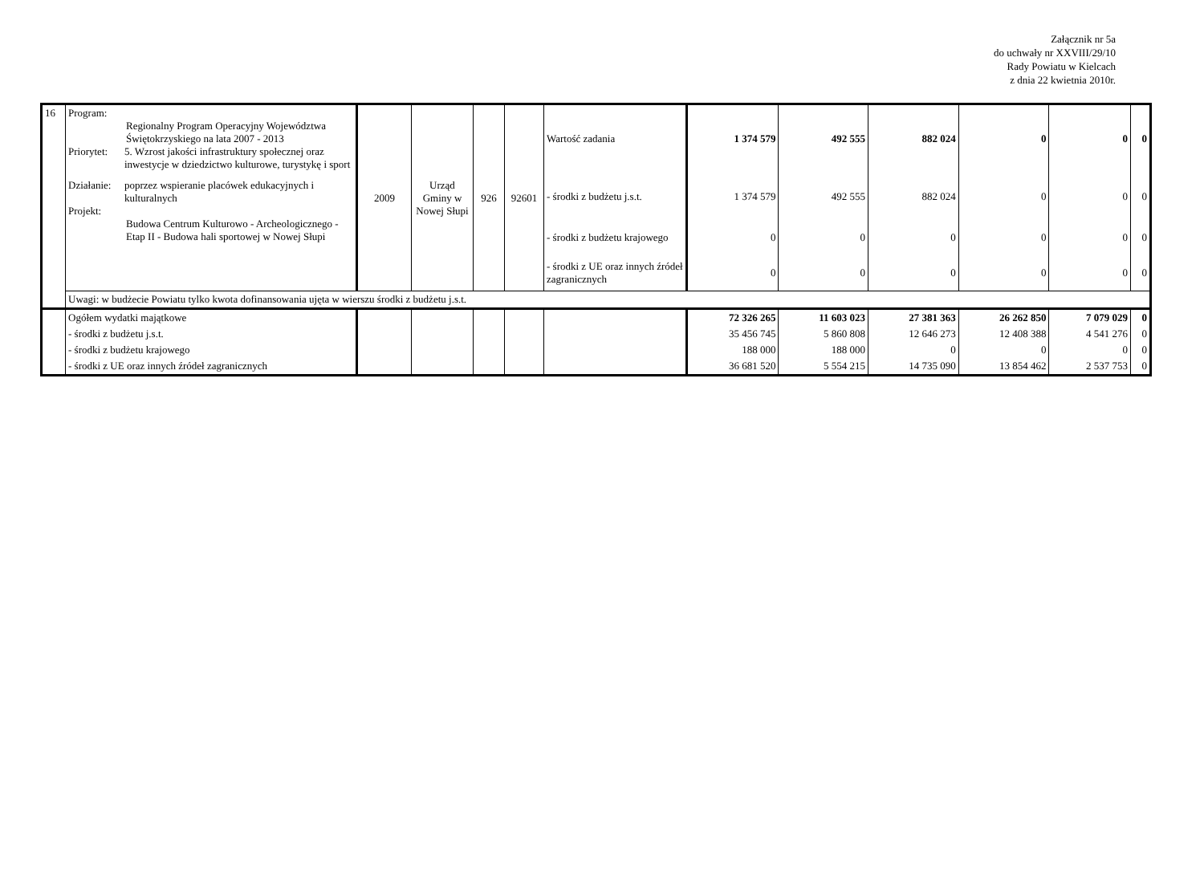Załącznik nr 5a
do uchwały nr XXVIII/29/10
Rady Powiatu w Kielcach
z dnia 22 kwietnia 2010r.
| 16 | Program: Regionalny Program Operacyjny Województwa Świętokrzyskiego na lata 2007 - 2013 Priorytet: 5. Wzrost jakości infrastruktury społecznej oraz inwestycje w dziedzictwo kulturowe, turystykę i sport Działanie: poprzez wspieranie placówek edukacyjnych i kulturalnych Projekt: Budowa Centrum Kulturowo - Archeologicznego - Etap II - Budowa hali sportowej w Nowej Słupi | 2009 | Urząd Gminy w Nowej Słupi | 926 | 92601 | Wartość zadania | 1 374 579 | 492 555 | 882 024 | 0 | 0 | 0 |
| | | | | | | - środki z budżetu j.s.t. | 1 374 579 | 492 555 | 882 024 | 0 | 0 | 0 |
| | | | | | | - środki z budżetu krajowego | 0 | 0 | 0 | 0 | 0 | 0 |
| | | | | | | - środki z UE oraz innych źródeł zagranicznych | 0 | 0 | 0 | 0 | 0 | 0 |
| | Uwagi: w budżecie Powiatu tylko kwota dofinansowania ujęta w wierszu środki z budżetu j.s.t. | | | | | | | | | | | |
| | Ogółem wydatki majątkowe | | | | | | 72 326 265 | 11 603 023 | 27 381 363 | 26 262 850 | 7 079 029 | 0 |
| | - środki z budżetu j.s.t. | | | | | | 35 456 745 | 5 860 808 | 12 646 273 | 12 408 388 | 4 541 276 | 0 |
| | - środki z budżetu krajowego | | | | | | 188 000 | 188 000 | 0 | 0 | 0 | 0 |
| | - środki z UE oraz innych źródeł zagranicznych | | | | | | 36 681 520 | 5 554 215 | 14 735 090 | 13 854 462 | 2 537 753 | 0 |